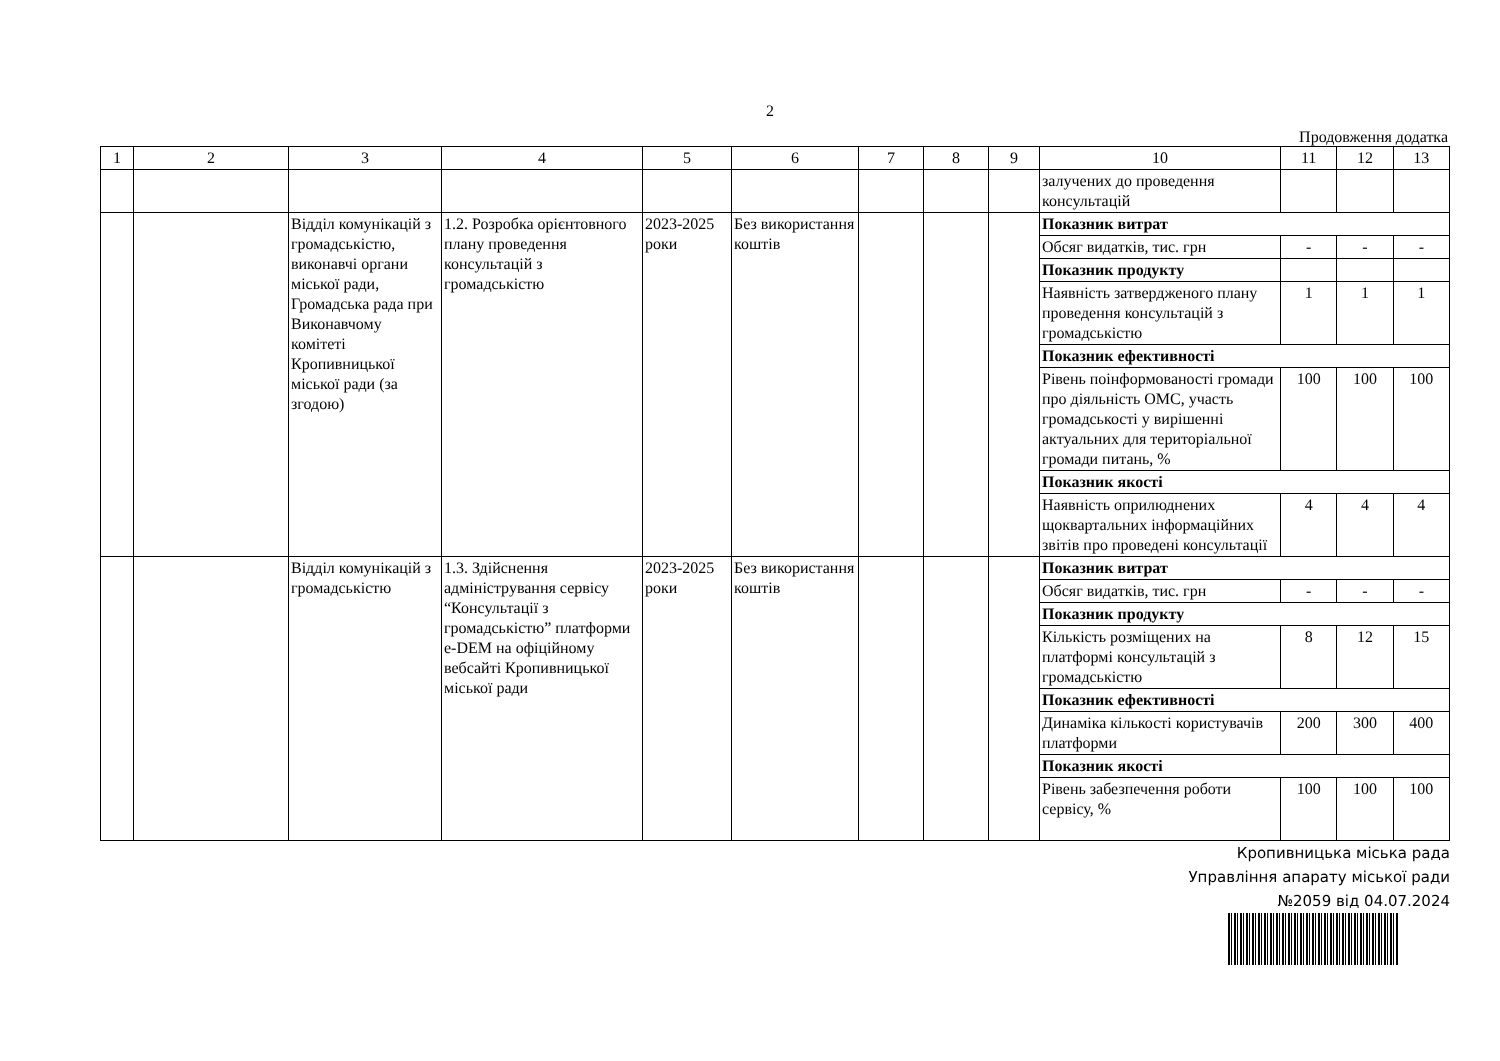2
Продовження додатка
| 1 | 2 | 3 | 4 | 5 | 6 | 7 | 8 | 9 | 10 | 11 | 12 | 13 |
| --- | --- | --- | --- | --- | --- | --- | --- | --- | --- | --- | --- | --- |
| | | | | | | | | | залучених до проведення консультацій | | | |
| | | Відділ комунікацій з громадськістю, виконавчі органи міської ради, Громадська рада при Виконавчому комітеті Кропивницької міської ради (за згодою) | 1.2. Розробка орієнтовного плану проведення консультацій з громадськістю | 2023-2025 роки | Без використання коштів | | | | Показник витрат | | | |
| | | | | | | | | | Обсяг видатків, тис. грн | - | - | - |
| | | | | | | | | | Показник продукту | | | |
| | | | | | | | | | Наявність затвердженого плану проведення консультацій з громадськістю | 1 | 1 | 1 |
| | | | | | | | | | Показник ефективності | | | |
| | | | | | | | | | Рівень поінформованості громади про діяльність ОМС, участь громадськості у вирішенні актуальних для територіальної громади питань, % | 100 | 100 | 100 |
| | | | | | | | | | Показник якості | | | |
| | | | | | | | | | Наявність оприлюднених щоквартальних інформаційних звітів про проведені консультації | 4 | 4 | 4 |
| | | Відділ комунікацій з громадськістю | 1.3. Здійснення адміністрування сервісу “Консультації з громадськістю” платформи e-DEM на офіційному вебсайті Кропивницької міської ради | 2023-2025 роки | Без використання коштів | | | | Показник витрат | | | |
| | | | | | | | | | Обсяг видатків, тис. грн | - | - | - |
| | | | | | | | | | Показник продукту | | | |
| | | | | | | | | | Кількість розміщених на платформі консультацій з громадськістю | 8 | 12 | 15 |
| | | | | | | | | | Показник ефективності | | | |
| | | | | | | | | | Динаміка кількості користувачів платформи | 200 | 300 | 400 |
| | | | | | | | | | Показник якості | | | |
| | | | | | | | | | Рівень забезпечення роботи сервісу, % | 100 | 100 | 100 |
Кропивницька міська рада
Управління апарату міської ради
№2059 від 04.07.2024